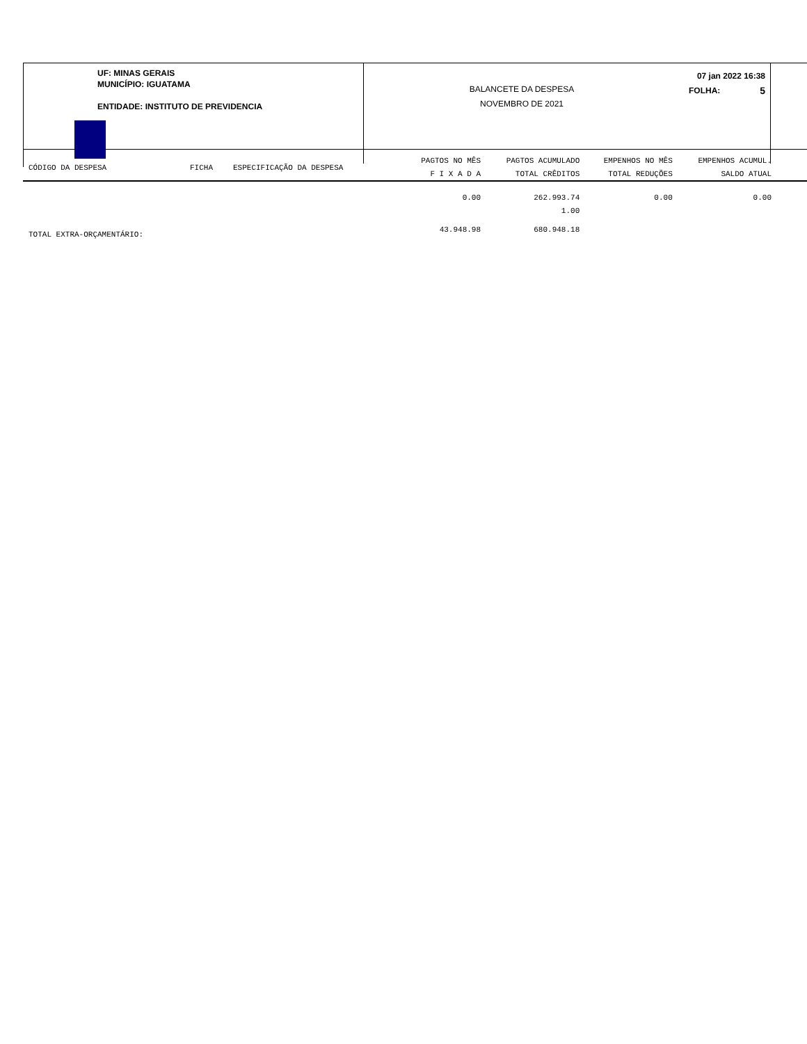UF: MINAS GERAIS
MUNICÍPIO: IGUATAMA
ENTIDADE: INSTITUTO DE PREVIDENCIA
BALANCETE DA DESPESA
NOVEMBRO DE 2021
07 jan 2022 16:38
FOLHA: 5
| CÓDIGO DA DESPESA | FICHA | ESPECIFICAÇÃO DA DESPESA | PAGTOS NO MÊS | PAGTOS ACUMULADO | EMPENHOS NO MÊS | EMPENHOS ACUMUL. |
| --- | --- | --- | --- | --- | --- | --- |
| | | | F I X A D A | TOTAL CRÊDITOS | TOTAL REDUÇÕES | SALDO ATUAL |
| | | | 0.00 | 262.993.74 | 0.00 | 0.00 |
| | | | | 1.00 | | |
| TOTAL EXTRA-ORÇAMENTÁRIO: | | | 43.948.98 | 680.948.18 | | |